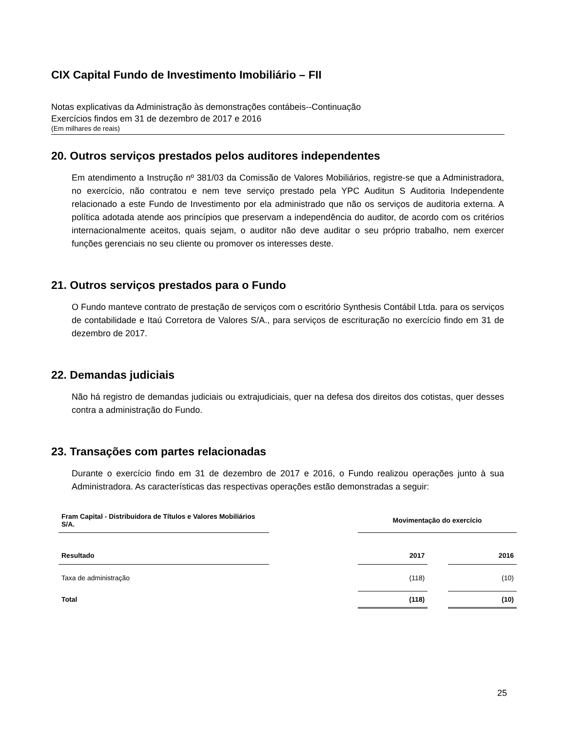CIX Capital Fundo de Investimento Imobiliário – FII
Notas explicativas da Administração às demonstrações contábeis--Continuação
Exercícios findos em 31 de dezembro de 2017 e 2016
(Em milhares de reais)
20. Outros serviços prestados pelos auditores independentes
Em atendimento a Instrução nº 381/03 da Comissão de Valores Mobiliários, registre-se que a Administradora, no exercício, não contratou e nem teve serviço prestado pela YPC Auditun S Auditoria Independente relacionado a este Fundo de Investimento por ela administrado que não os serviços de auditoria externa. A política adotada atende aos princípios que preservam a independência do auditor, de acordo com os critérios internacionalmente aceitos, quais sejam, o auditor não deve auditar o seu próprio trabalho, nem exercer funções gerenciais no seu cliente ou promover os interesses deste.
21. Outros serviços prestados para o Fundo
O Fundo manteve contrato de prestação de serviços com o escritório Synthesis Contábil Ltda. para os serviços de contabilidade e Itaú Corretora de Valores S/A., para serviços de escrituração no exercício findo em 31 de dezembro de 2017.
22. Demandas judiciais
Não há registro de demandas judiciais ou extrajudiciais, quer na defesa dos direitos dos cotistas, quer desses contra a administração do Fundo.
23. Transações com partes relacionadas
Durante o exercício findo em 31 de dezembro de 2017 e 2016, o Fundo realizou operações junto à sua Administradora. As características das respectivas operações estão demonstradas a seguir:
| Fram Capital - Distribuidora de Títulos e Valores Mobiliários S/A. | | Movimentação do exercício | | |
| Resultado | | 2017 | | 2016 |
| Taxa de administração | | (118) | | (10) |
| Total | | (118) | | (10) |
25